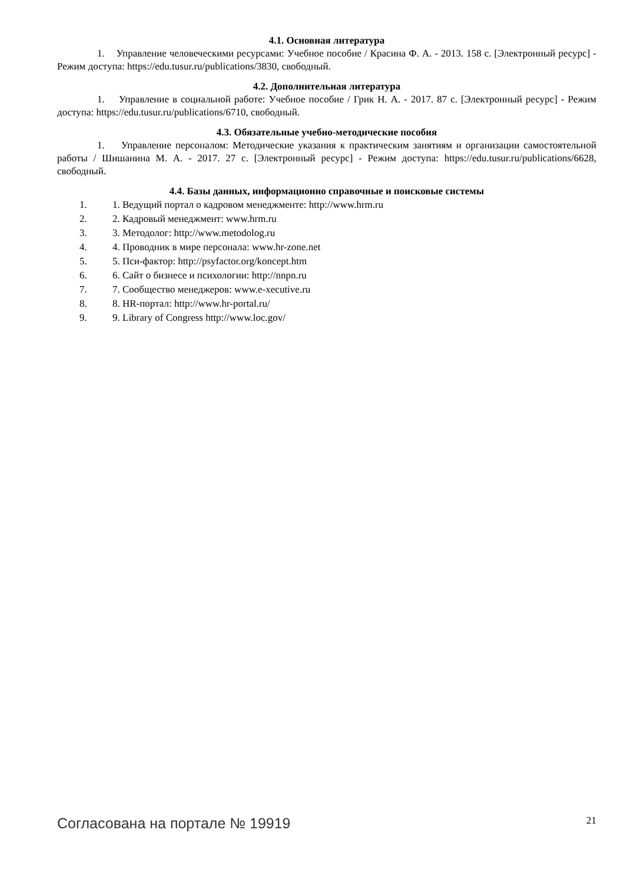4.1. Основная литература
1. Управление человеческими ресурсами: Учебное пособие / Красина Ф. А. - 2013. 158 с. [Электронный ресурс] - Режим доступа: https://edu.tusur.ru/publications/3830, свободный.
4.2. Дополнительная литература
1. Управление в социальной работе: Учебное пособие / Грик Н. А. - 2017. 87 с. [Электронный ресурс] - Режим доступа: https://edu.tusur.ru/publications/6710, свободный.
4.3. Обязательные учебно-методические пособия
1. Управление персоналом: Методические указания к практическим занятиям и организации самостоятельной работы / Шишанина М. А. - 2017. 27 с. [Электронный ресурс] - Режим доступа: https://edu.tusur.ru/publications/6628, свободный.
4.4. Базы данных, информационно справочные и поисковые системы
1. 1. Ведущий портал о кадровом менеджменте: http://www.hrm.ru
2. 2. Кадровый менеджмент: www.hrm.ru
3. 3. Методолог: http://www.metodolog.ru
4. 4. Проводник в мире персонала: www.hr-zone.net
5. 5. Пси-фактор: http://psyfactor.org/koncept.htm
6. 6. Сайт о бизнесе и психологии: http://nnpn.ru
7. 7. Сообщество менеджеров: www.e-xecutive.ru
8. 8. HR-портал: http://www.hr-portal.ru/
9. 9. Library of Congress http://www.loc.gov/
Согласована на портале № 19919 21